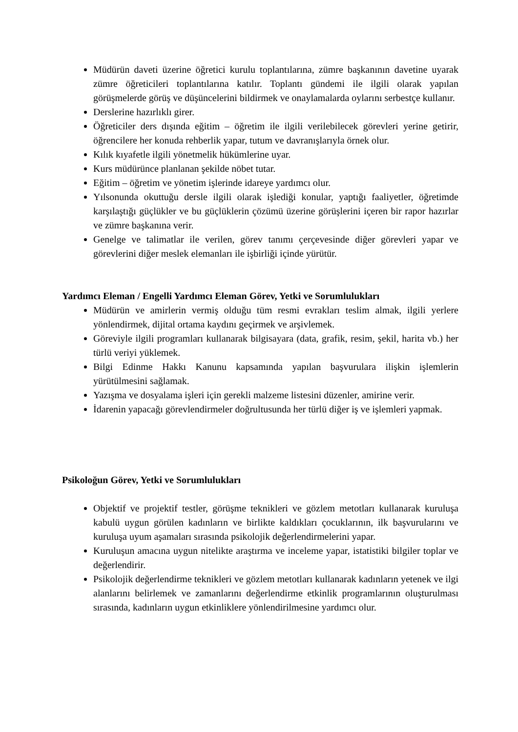Müdürün daveti üzerine öğretici kurulu toplantılarına, zümre başkanının davetine uyarak zümre öğreticileri toplantılarına katılır. Toplantı gündemi ile ilgili olarak yapılan görüşmelerde görüş ve düşüncelerini bildirmek ve onaylamalarda oylarını serbestçe kullanır.
Derslerine hazırlıklı girer.
Öğreticiler ders dışında eğitim – öğretim ile ilgili verilebilecek görevleri yerine getirir, öğrencilere her konuda rehberlik yapar, tutum ve davranışlarıyla örnek olur.
Kılık kıyafetle ilgili yönetmelik hükümlerine uyar.
Kurs müdürünce planlanan şekilde nöbet tutar.
Eğitim – öğretim ve yönetim işlerinde idareye yardımcı olur.
Yılsonunda okuttuğu dersle ilgili olarak işlediği konular, yaptığı faaliyetler, öğretimde karşılaştığı güçlükler ve bu güçlüklerin çözümü üzerine görüşlerini içeren bir rapor hazırlar ve zümre başkanına verir.
Genelge ve talimatlar ile verilen, görev tanımı çerçevesinde diğer görevleri yapar ve görevlerini diğer meslek elemanları ile işbirliği içinde yürütür.
Yardımcı Eleman / Engelli Yardımcı Eleman Görev, Yetki ve Sorumlulukları
Müdürün ve amirlerin vermiş olduğu tüm resmi evrakları teslim almak, ilgili yerlere yönlendirmek, dijital ortama kaydını geçirmek ve arşivlemek.
Göreviyle ilgili programları kullanarak bilgisayara (data, grafik, resim, şekil, harita vb.) her türlü veriyi yüklemek.
Bilgi Edinme Hakkı Kanunu kapsamında yapılan başvurulara ilişkin işlemlerin yürütülmesini sağlamak.
Yazışma ve dosyalama işleri için gerekli malzeme listesini düzenler, amirine verir.
İdarenin yapacağı görevlendirmeler doğrultusunda her türlü diğer iş ve işlemleri yapmak.
Psikoloğun Görev, Yetki ve Sorumlulukları
Objektif ve projektif testler, görüşme teknikleri ve gözlem metotları kullanarak kuruluşa kabulü uygun görülen kadınların ve birlikte kaldıkları çocuklarının, ilk başvurularını ve kuruluşa uyum aşamaları sırasında psikolojik değerlendirmelerini yapar.
Kuruluşun amacına uygun nitelikte araştırma ve inceleme yapar, istatistiki bilgiler toplar ve değerlendirir.
Psikolojik değerlendirme teknikleri ve gözlem metotları kullanarak kadınların yetenek ve ilgi alanlarını belirlemek ve zamanlarını değerlendirme etkinlik programlarının oluşturulması sırasında, kadınların uygun etkinliklere yönlendirilmesine yardımcı olur.